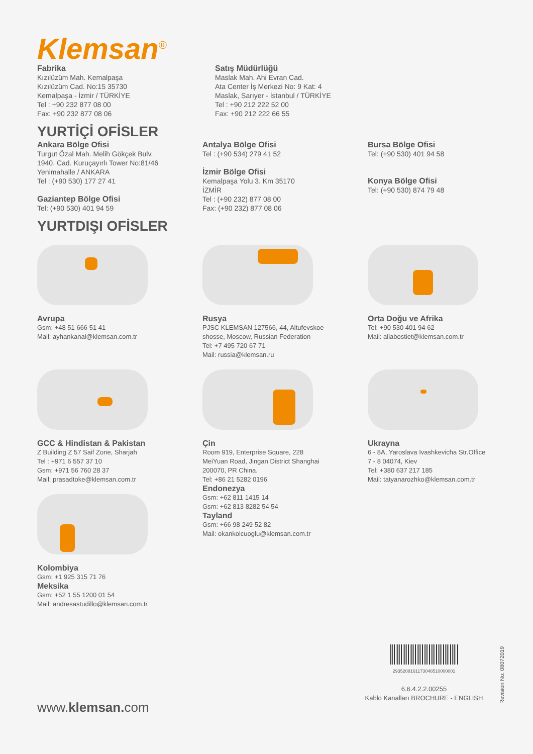Klemsan<sup>®</sup>
Fabrika
Kızılüzüm Mah. Kemalpaşa
Kızılüzüm Cad. No:15 35730
Kemalpaşa - İzmir / TÜRKİYE
Tel : +90 232 877 08 00
Fax: +90 232 877 08 06
Satış Müdürlüğü
Maslak Mah. Ahi Evran Cad.
Ata Center İş Merkezi No: 9 Kat: 4
Maslak, Sarıyer - İstanbul / TÜRKİYE
Tel : +90 212 222 52 00
Fax: +90 212 222 66 55
YURTİÇİ OFİSLER
Ankara Bölge Ofisi
Turgut Özal Mah. Melih Gökçek Bulv.
1940. Cad. Kuruçayırlı Tower No:81/46
Yenimahalle / ANKARA
Tel : (+90 530) 177 27 41
Gaziantep Bölge Ofisi
Tel: (+90 530) 401 94 59
Antalya Bölge Ofisi
Tel : (+90 534) 279 41 52
İzmir Bölge Ofisi
Kemalpaşa Yolu 3. Km 35170
İZMİR
Tel : (+90 232) 877 08 00
Fax: (+90 232) 877 08 06
Bursa Bölge Ofisi
Tel: (+90 530) 401 94 58
Konya Bölge Ofisi
Tel: (+90 530) 874 79 48
YURTDIŞI OFİSLER
Avrupa
Gsm: +48 51 666 51 41
Mail: ayhankanal@klemsan.com.tr
Rusya
PJSC KLEMSAN 127566, 44, Altufevskoe
shosse, Moscow, Russian Federation
Tel: +7 495 720 67 71
Mail: russia@klemsan.ru
Orta Doğu ve Afrika
Tel: +90 530 401 94 62
Mail: aliabostiet@klemsan.com.tr
GCC & Hindistan & Pakistan
Z Building Z 57 Saif Zone, Sharjah
Tel : +971 6 557 37 10
Gsm: +971 56 760 28 37
Mail: prasadtoke@klemsan.com.tr
Kolombiya
Gsm: +1 925 315 71 76
Meksika
Gsm: +52 1 55 1200 01 54
Mail: andresastudillo@klemsan.com.tr
Çin
Room 919, Enterprise Square, 228
MeiYuan Road, Jingan District Shanghai
200070, PR China.
Tel: +86 21 5282 0196
Endonezya
Gsm: +62 811 1415 14
Gsm: +62 813 8282 54 54
Tayland
Gsm: +66 98 249 52 82
Mail: okankolcuoglu@klemsan.com.tr
Ukrayna
6 - 8A, Yaroslava Ivashkevicha Str.Office
7 - 8 04074, Kiev
Tel: +380 637 217 185
Mail: tatyanarozhko@klemsan.com.tr
2935208161173048510000001
6.6.4.2.2.00255
Kablo Kanalları BROCHURE - ENGLISH
Revision No: 08072019
www.klemsan. com